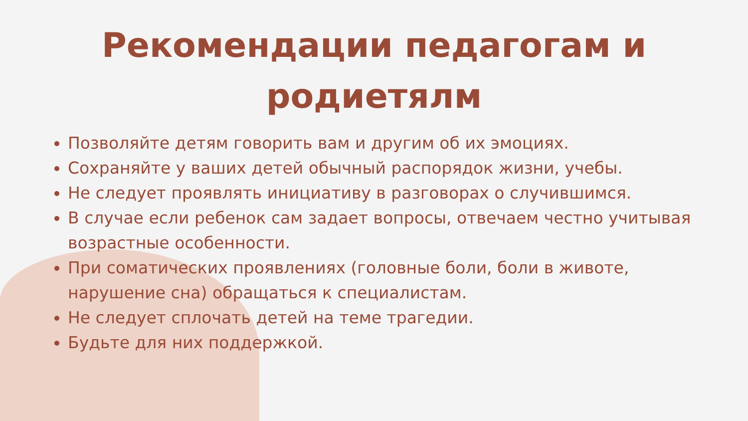Рекомендации педагогам и
родиетялм
Позволяйте детям говорить вам и другим об их эмоциях.
Сохраняйте у ваших детей обычный распорядок жизни, учебы.
Не следует проявлять инициативу в разговорах о случившимся.
В случае если ребенок сам задает вопросы, отвечаем честно учитывая возрастные особенности.
При соматических проявлениях (головные боли, боли в животе, нарушение сна) обращаться к специалистам.
Не следует сплочать детей на теме трагедии.
Будьте для них поддержкой.